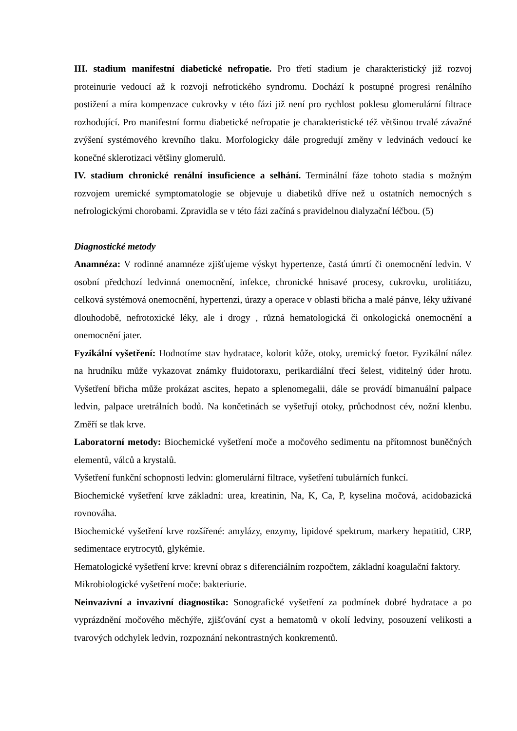III. stadium manifestní diabetické nefropatie. Pro třetí stadium je charakteristický již rozvoj proteinurie vedoucí až k rozvoji nefrotického syndromu. Dochází k postupné progresi renálního postižení a míra kompenzace cukrovky v této fázi již není pro rychlost poklesu glomerulární filtrace rozhodující. Pro manifestní formu diabetické nefropatie je charakteristické též většinou trvalé závažné zvýšení systémového krevního tlaku. Morfologicky dále progredují změny v ledvinách vedoucí ke konečné sklerotizaci většiny glomerulů.
IV. stadium chronické renální insuficience a selhání. Terminální fáze tohoto stadia s možným rozvojem uremické symptomatologie se objevuje u diabetiků dříve než u ostatních nemocných s nefrologickými chorobami. Zpravidla se v této fázi začíná s pravidelnou dialyzační léčbou. (5)
Diagnostické metody
Anamnéza: V rodinné anamnéze zjišťujeme výskyt hypertenze, častá úmrtí či onemocnění ledvin. V osobní předchozí ledvinná onemocnění, infekce, chronické hnisavé procesy, cukrovku, urolitiázu, celková systémová onemocnění, hypertenzi, úrazy a operace v oblasti břicha a malé pánve, léky užívané dlouhodobě, nefrotoxické léky, ale i drogy , různá hematologická či onkologická onemocnění a onemocnění jater.
Fyzikální vyšetření: Hodnotíme stav hydratace, kolorit kůže, otoky, uremický foetor. Fyzikální nález na hrudníku může vykazovat známky fluidotoraxu, perikardiální třecí šelest, viditelný úder hrotu. Vyšetření břicha může prokázat ascites, hepato a splenomegalii, dále se provádí bimanuální palpace ledvin, palpace uretrálních bodů. Na končetinách se vyšetřují otoky, průchodnost cév, nožní klenbu. Změří se tlak krve.
Laboratorní metody: Biochemické vyšetření moče a močového sedimentu na přítomnost buněčných elementů, válců a krystalů.
Vyšetření funkční schopnosti ledvin: glomerulární filtrace, vyšetření tubulárních funkcí.
Biochemické vyšetření krve základní: urea, kreatinin, Na, K, Ca, P, kyselina močová, acidobazická rovnováha.
Biochemické vyšetření krve rozšířené: amylázy, enzymy, lipidové spektrum, markery hepatitid, CRP, sedimentace erytrocytů, glykémie.
Hematologické vyšetření krve: krevní obraz s diferenciálním rozpočtem, základní koagulační faktory.
Mikrobiologické vyšetření moče: bakteriurie.
Neinvazivní a invazivní diagnostika: Sonografické vyšetření za podmínek dobré hydratace a po vyprázdnění močového měchýře, zjišťování cyst a hematomů v okolí ledviny, posouzení velikosti a tvarových odchylek ledvin, rozpoznání nekontrastných konkrementů.